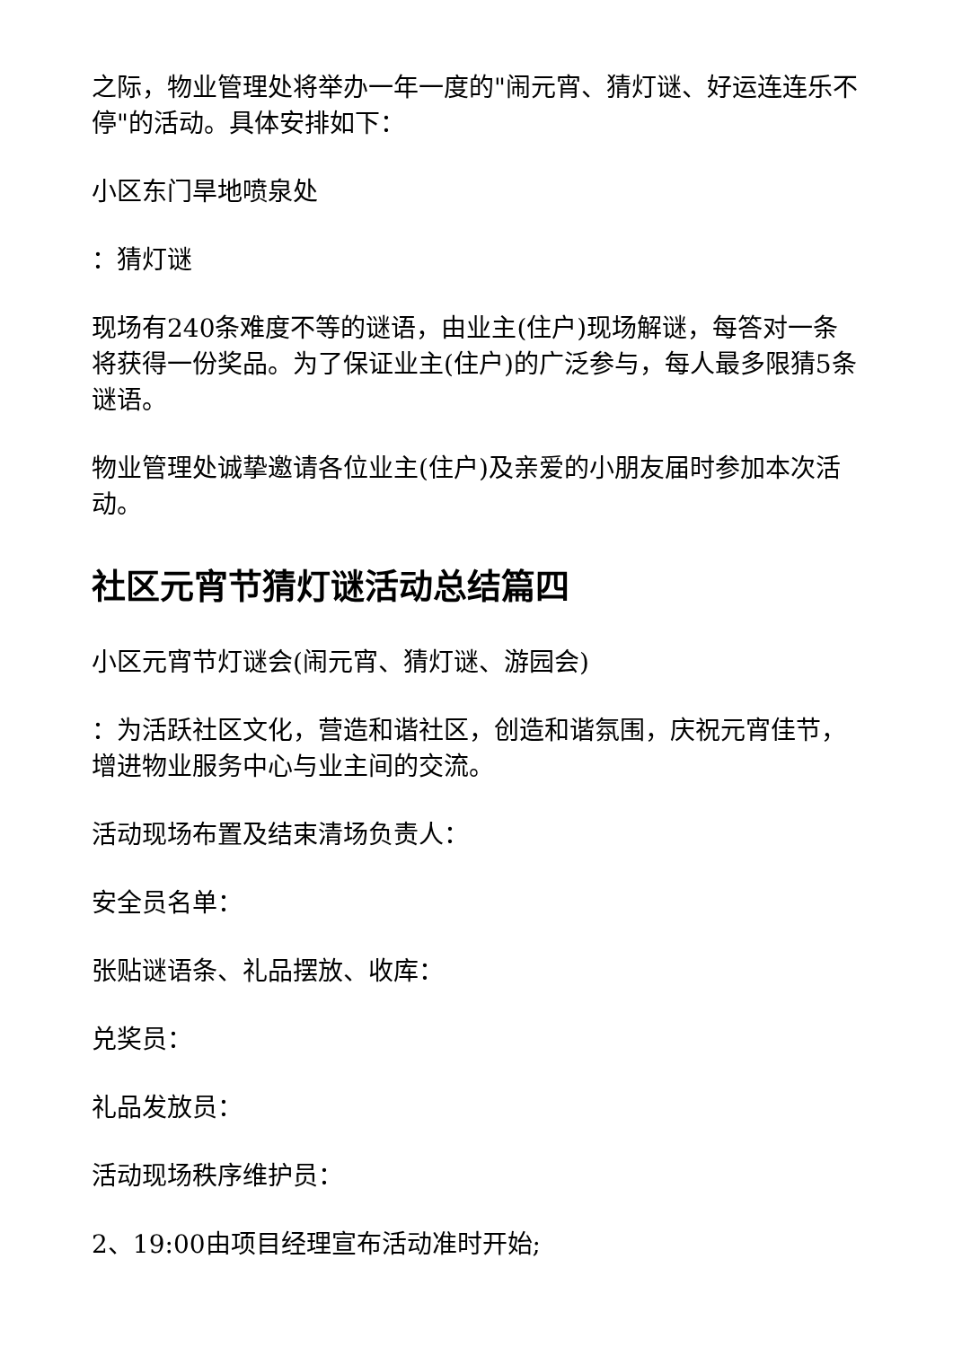之际，物业管理处将举办一年一度的"闹元宵、猜灯谜、好运连连乐不停"的活动。具体安排如下：
小区东门旱地喷泉处
：猜灯谜
现场有240条难度不等的谜语，由业主(住户)现场解谜，每答对一条将获得一份奖品。为了保证业主(住户)的广泛参与，每人最多限猜5条谜语。
物业管理处诚挚邀请各位业主(住户)及亲爱的小朋友届时参加本次活动。
社区元宵节猜灯谜活动总结篇四
小区元宵节灯谜会(闹元宵、猜灯谜、游园会)
：为活跃社区文化，营造和谐社区，创造和谐氛围，庆祝元宵佳节，增进物业服务中心与业主间的交流。
活动现场布置及结束清场负责人：
安全员名单：
张贴谜语条、礼品摆放、收库：
兑奖员：
礼品发放员：
活动现场秩序维护员：
2、19:00由项目经理宣布活动准时开始;